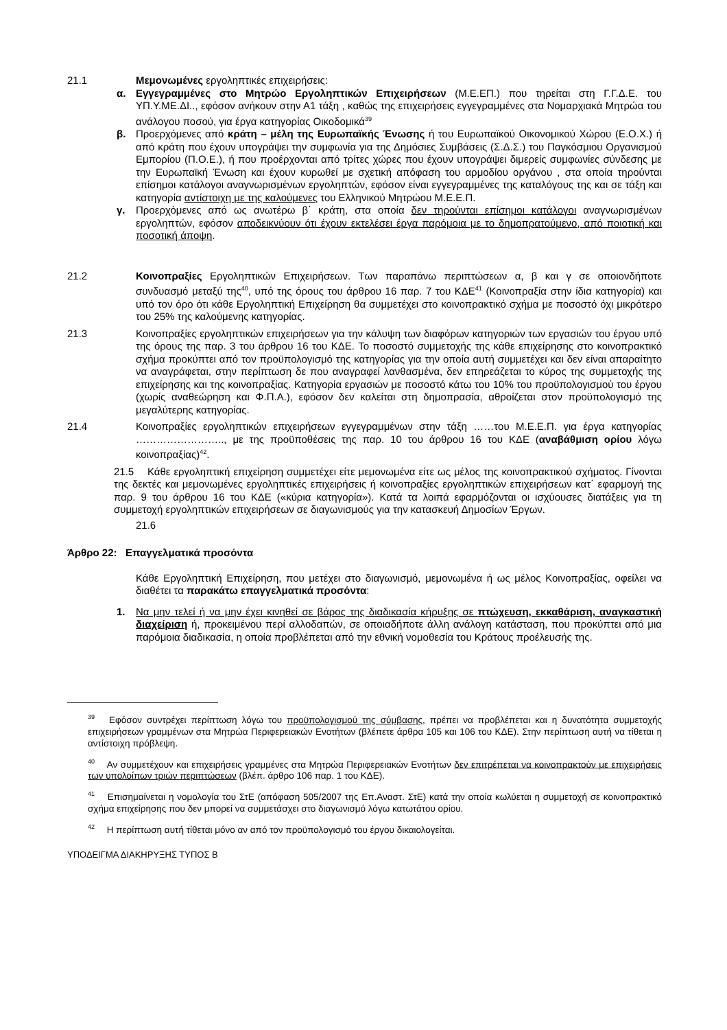21.1 Μεμονωμένες εργοληπτικές επιχειρήσεις:
α. Εγγεγραμμένες στο Μητρώο Εργοληπτικών Επιχειρήσεων (Μ.Ε.ΕΠ.) που τηρείται στη Γ.Γ.Δ.Ε. του ΥΠ.Υ.ΜΕ.ΔΙ.., εφόσον ανήκουν στην Α1 τάξη , καθώς της επιχειρήσεις εγγεγραμμένες στα Νομαρχιακά Μητρώα του ανάλογου ποσού, για έργα κατηγορίας Οικοδομικά<sup>39</sup>
β. Προερχόμενες από κράτη – μέλη της Ευρωπαϊκής Ένωσης ή του Ευρωπαϊκού Οικονομικού Χώρου (Ε.Ο.Χ.) ή από κράτη που έχουν υπογράψει την συμφωνία για της Δημόσιες Συμβάσεις (Σ.Δ.Σ.) του Παγκόσμιου Οργανισμού Εμπορίου (Π.Ο.Ε.), ή που προέρχονται από τρίτες χώρες που έχουν υπογράψει διμερείς συμφωνίες σύνδεσης με την Ευρωπαϊκή Ένωση και έχουν κυρωθεί με σχετική απόφαση του αρμοδίου οργάνου , στα οποία τηρούνται επίσημοι κατάλογοι αναγνωρισμένων εργοληπτών, εφόσον είναι εγγεγραμμένες της καταλόγους της και σε τάξη και κατηγορία αντίστοιχη με της καλούμενες του Ελληνικού Μητρώου Μ.Ε.Ε.Π.
γ. Προερχόμενες από ως ανωτέρω β΄ κράτη, στα οποία δεν τηρούνται επίσημοι κατάλογοι αναγνωρισμένων εργοληπτών, εφόσον αποδεικνύουν ότι έχουν εκτελέσει έργα παρόμοια με το δημοπρατούμενο, από ποιοτική και ποσοτική άποψη.
21.2 Κοινοπραξίες Εργοληπτικών Επιχειρήσεων. Των παραπάνω περιπτώσεων α, β και γ σε οποιονδήποτε συνδυασμό μεταξύ της<sup>40</sup>, υπό της όρους του άρθρου 16 παρ. 7 του ΚΔΕ<sup>41</sup> (Κοινοπραξία στην ίδια κατηγορία) και υπό τον όρο ότι κάθε Εργοληπτική Επιχείρηση θα συμμετέχει στο κοινοπρακτικό σχήμα με ποσοστό όχι μικρότερο του 25% της καλούμενης κατηγορίας.
21.3 Κοινοπραξίες εργοληπτικών επιχειρήσεων για την κάλυψη των διαφόρων κατηγοριών των εργασιών του έργου υπό της όρους της παρ. 3 του άρθρου 16 του ΚΔΕ. Το ποσοστό συμμετοχής της κάθε επιχείρησης στο κοινοπρακτικό σχήμα προκύπτει από τον προϋπολογισμό της κατηγορίας για την οποία αυτή συμμετέχει και δεν είναι απαραίτητο να αναγράφεται, στην περίπτωση δε που αναγραφεί λανθασμένα, δεν επηρεάζεται το κύρος της συμμετοχής της επιχείρησης και της κοινοπραξίας. Κατηγορία εργασιών με ποσοστό κάτω του 10% του προϋπολογισμού του έργου (χωρίς αναθεώρηση και Φ.Π.Α.), εφόσον δεν καλείται στη δημοπρασία, αθροίζεται στον προϋπολογισμό της μεγαλύτερης κατηγορίας.
21.4 Κοινοπραξίες εργοληπτικών επιχειρήσεων εγγεγραμμένων στην τάξη ……του Μ.Ε.Ε.Π. για έργα κατηγορίας …………………….., με της προϋποθέσεις της παρ. 10 του άρθρου 16 του ΚΔΕ (αναβάθμιση ορίου λόγω κοινοπραξίας)<sup>42</sup>.
21.5 Κάθε εργοληπτική επιχείρηση συμμετέχει είτε μεμονωμένα είτε ως μέλος της κοινοπρακτικού σχήματος. Γίνονται της δεκτές και μεμονωμένες εργοληπτικές επιχειρήσεις ή κοινοπραξίες εργοληπτικών επιχειρήσεων κατ΄ εφαρμογή της παρ. 9 του άρθρου 16 του ΚΔΕ («κύρια κατηγορία»). Κατά τα λοιπά εφαρμόζονται οι ισχύουσες διατάξεις για τη συμμετοχή εργοληπτικών επιχειρήσεων σε διαγωνισμούς για την κατασκευή Δημοσίων Έργων.
21.6
Άρθρο 22: Επαγγελματικά προσόντα
Κάθε Εργοληπτική Επιχείρηση, που μετέχει στο διαγωνισμό, μεμονωμένα ή ως μέλος Κοινοπραξίας, οφείλει να διαθέτει τα παρακάτω επαγγελματικά προσόντα:
1. Να μην τελεί ή να μην έχει κινηθεί σε βάρος της διαδικασία κήρυξης σε πτώχευση, εκκαθάριση, αναγκαστική διαχείριση ή, προκειμένου περί αλλοδαπών, σε οποιαδήποτε άλλη ανάλογη κατάσταση, που προκύπτει από μια παρόμοια διαδικασία, η οποία προβλέπεται από την εθνική νομοθεσία του Κράτους προέλευσής της.
<sup>39</sup> Εφόσον συντρέχει περίπτωση λόγω του προϋπολογισμού της σύμβασης, πρέπει να προβλέπεται και η δυνατότητα συμμετοχής επιχειρήσεων γραμμένων στα Μητρώα Περιφερειακών Ενοτήτων (βλέπετε άρθρα 105 και 106 του ΚΔΕ). Στην περίπτωση αυτή να τίθεται η αντίστοιχη πρόβλεψη.
<sup>40</sup> Αν συμμετέχουν και επιχειρήσεις γραμμένες στα Μητρώα Περιφερειακών Ενοτήτων δεν επιτρέπεται να κοινοπρακτούν με επιχειρήσεις των υπολοίπων τριών περιπτώσεων (βλέπ. άρθρο 106 παρ. 1 του ΚΔΕ).
<sup>41</sup> Επισημαίνεται η νομολογία του ΣτΕ (απόφαση 505/2007 της Επ.Αναστ. ΣτΕ) κατά την οποία κωλύεται η συμμετοχή σε κοινοπρακτικό σχήμα επιχείρησης που δεν μπορεί να συμμετάσχει στο διαγωνισμό λόγω κατωτάτου ορίου.
<sup>42</sup> Η περίπτωση αυτή τίθεται μόνο αν από τον προϋπολογισμό του έργου δικαιολογείται.
ΥΠΟΔΕΙΓΜΑ ΔΙΑΚΗΡΥΞΗΣ ΤΥΠΟΣ Β